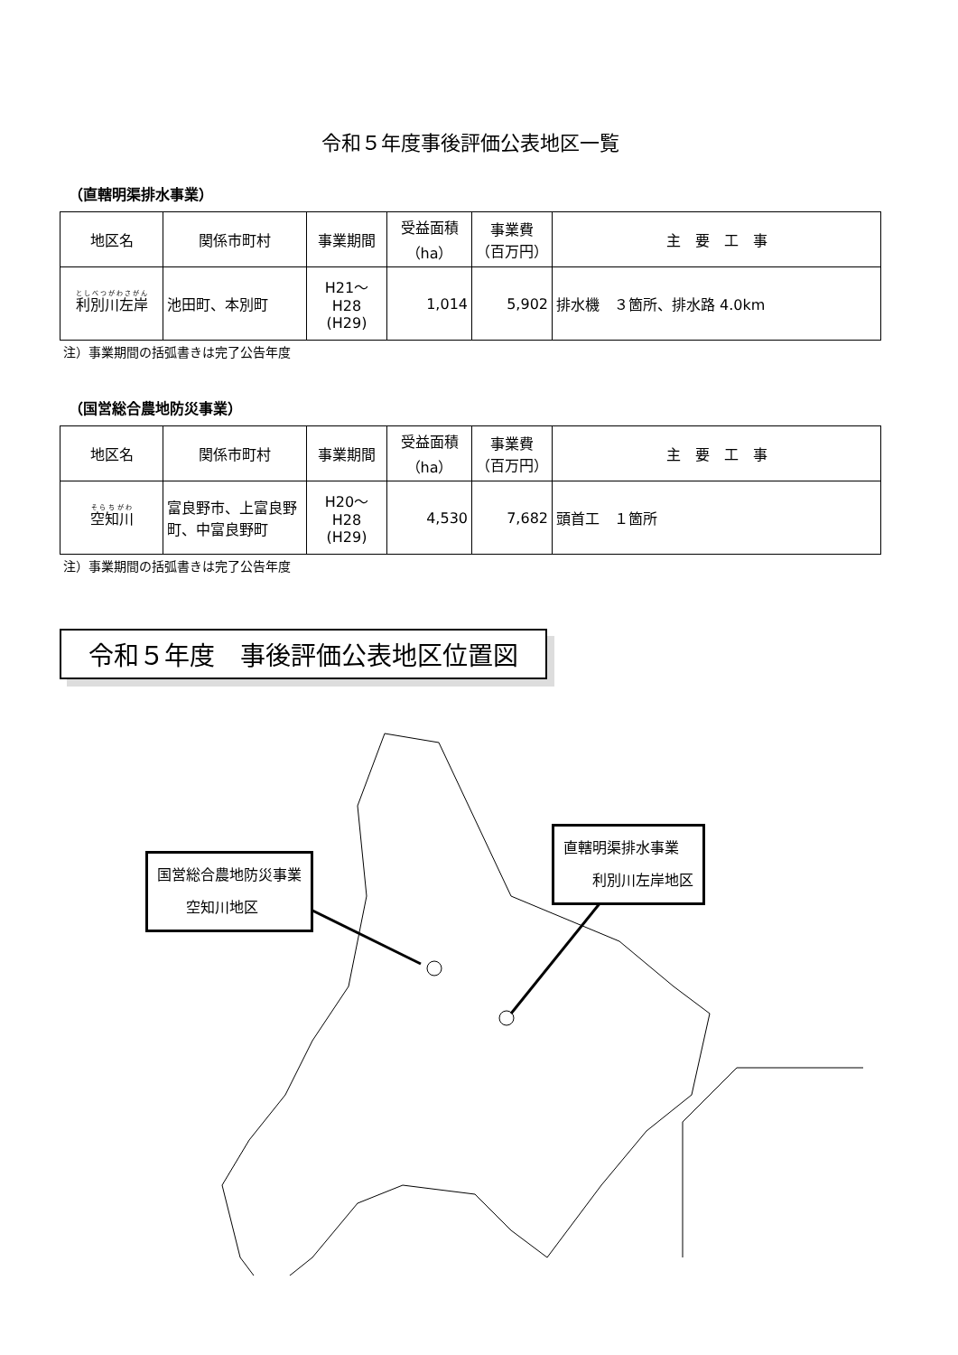令和５年度事後評価公表地区一覧
（直轄明渠排水事業）
| 地区名 | 関係市町村 | 事業期間 | 受益面積 （ha） | 事業費 （百万円） | 主 要 工 事 |
| --- | --- | --- | --- | --- | --- |
| 利別川左岸 | 池田町、本別町 | H21～H28 (H29) | 1,014 | 5,902 | 排水機 ３箇所、排水路 4.0km |
注）事業期間の括弧書きは完了公告年度
（国営総合農地防災事業）
| 地区名 | 関係市町村 | 事業期間 | 受益面積 （ha） | 事業費 （百万円） | 主 要 工 事 |
| --- | --- | --- | --- | --- | --- |
| 空知川 | 富良野市、上富良野町、中富良野町 | H20～H28 (H29) | 4,530 | 7,682 | 頭首工 １箇所 |
注）事業期間の括弧書きは完了公告年度
令和５年度　事後評価公表地区位置図
国営総合農地防災事業
　　空知川地区
直轄明渠排水事業
　　利別川左岸地区